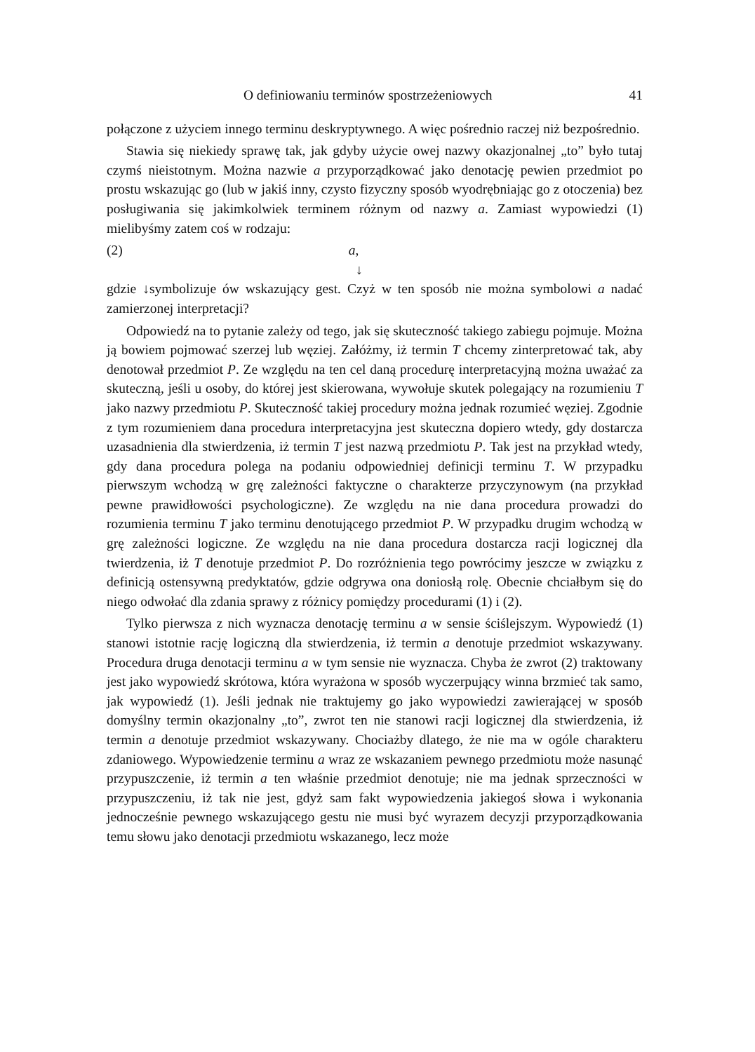O definiowaniu terminów spostrzeżeniowych 41
połączone z użyciem innego terminu deskryptywnego. A więc pośrednio raczej niż bezpośrednio.
Stawia się niekiedy sprawę tak, jak gdyby użycie owej nazwy okazjonalnej „to” było tutaj czymś nieistotnym. Można nazwie a przyporządkować jako denotację pewien przedmiot po prostu wskazując go (lub w jakiś inny, czysto fizyczny sposób wyodrębniając go z otoczenia) bez posługiwania się jakimkolwiek terminem różnym od nazwy a. Zamiast wypowiedzi (1) mielibyśmy zatem coś w rodzaju:
(2) a,
↓
gdzie ↓symbolizuje ów wskazujący gest. Czyż w ten sposób nie można symbolowi a nadać zamierzonej interpretacji?
Odpowiedź na to pytanie zależy od tego, jak się skuteczność takiego zabiegu pojmuje. Można ją bowiem pojmować szerzej lub węziej. Załóżmy, iż termin T chcemy zinterpretować tak, aby denotował przedmiot P. Ze względu na ten cel daną procedurę interpretacyjną można uważać za skuteczną, jeśli u osoby, do której jest skierowana, wywołuje skutek polegający na rozumieniu T jako nazwy przedmiotu P. Skuteczność takiej procedury można jednak rozumieć węziej. Zgodnie z tym rozumieniem dana procedura interpretacyjna jest skuteczna dopiero wtedy, gdy dostarcza uzasadnienia dla stwierdzenia, iż termin T jest nazwą przedmiotu P. Tak jest na przykład wtedy, gdy dana procedura polega na podaniu odpowiedniej definicji terminu T. W przypadku pierwszym wchodzą w grę zależności faktyczne o charakterze przyczynowym (na przykład pewne prawidłowości psychologiczne). Ze względu na nie dana procedura prowadzi do rozumienia terminu T jako terminu denotującego przedmiot P. W przypadku drugim wchodzą w grę zależności logiczne. Ze względu na nie dana procedura dostarcza racji logicznej dla twierdzenia, iż T denotuje przedmiot P. Do rozróżnienia tego powrócimy jeszcze w związku z definicją ostensywną predyktatów, gdzie odgrywa ona doniosłą rolę. Obecnie chciałbym się do niego odwołać dla zdania sprawy z różnicy pomiędzy procedurami (1) i (2).
Tylko pierwsza z nich wyznacza denotację terminu a w sensie ściślejszym. Wypowiedź (1) stanowi istotnie rację logiczną dla stwierdzenia, iż termin a denotuje przedmiot wskazywany. Procedura druga denotacji terminu a w tym sensie nie wyznacza. Chyba że zwrot (2) traktowany jest jako wypowiedź skrótowa, która wyrażona w sposób wyczerpujący winna brzmieć tak samo, jak wypowiedź (1). Jeśli jednak nie traktujemy go jako wypowiedzi zawierającej w sposób domyślny termin okazjonalny „to”, zwrot ten nie stanowi racji logicznej dla stwierdzenia, iż termin a denotuje przedmiot wskazywany. Chociażby dlatego, że nie ma w ogóle charakteru zdaniowego. Wypowiedzenie terminu a wraz ze wskazaniem pewnego przedmiotu może nasunąć przypuszczenie, iż termin a ten właśnie przedmiot denotuje; nie ma jednak sprzeczności w przypuszczeniu, iż tak nie jest, gdyż sam fakt wypowiedzenia jakiegoś słowa i wykonania jednocześnie pewnego wskazującego gestu nie musi być wyrazem decyzji przyporządkowania temu słowu jako denotacji przedmiotu wskazanego, lecz może